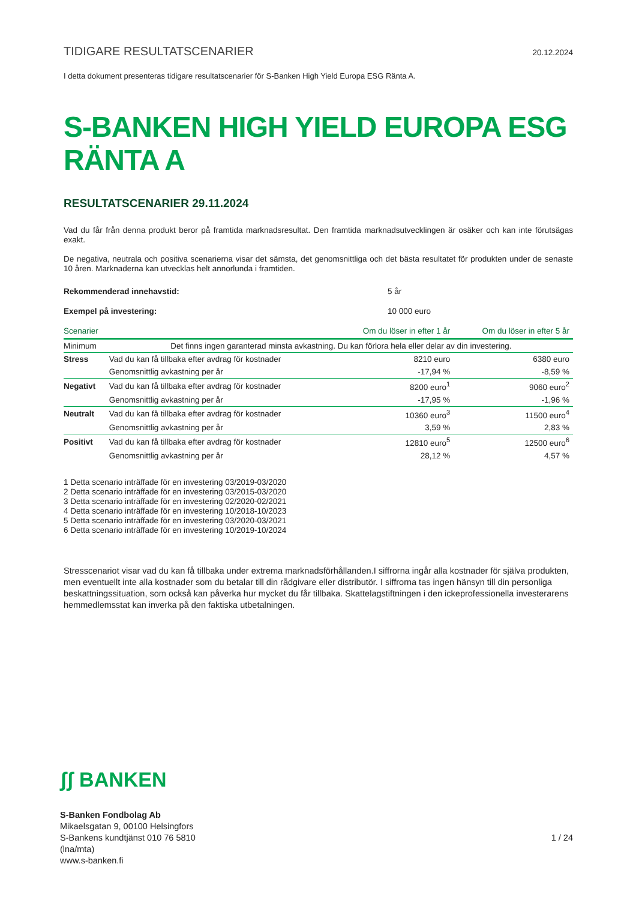TIDIGARE RESULTATSCENARIER
20.12.2024
I detta dokument presenteras tidigare resultatscenarier för S-Banken High Yield Europa ESG Ränta A.
S-BANKEN HIGH YIELD EUROPA ESG RÄNTA A
RESULTATSCENARIER 29.11.2024
Vad du får från denna produkt beror på framtida marknadsresultat. Den framtida marknadsutvecklingen är osäker och kan inte förutsägas exakt.
De negativa, neutrala och positiva scenarierna visar det sämsta, det genomsnittliga och det bästa resultatet för produkten under de senaste 10 åren. Marknaderna kan utvecklas helt annorlunda i framtiden.
Rekommenderad innehavstid: 5 år
Exempel på investering: 10 000 euro
| Scenarier | | Om du löser in efter 1 år | Om du löser in efter 5 år |
| --- | --- | --- | --- |
| Minimum | Det finns ingen garanterad minsta avkastning. Du kan förlora hela eller delar av din investering. | | |
| Stress | Vad du kan få tillbaka efter avdrag för kostnader | 8210 euro | 6380 euro |
| | Genomsnittlig avkastning per år | -17,94 % | -8,59 % |
| Negativt | Vad du kan få tillbaka efter avdrag för kostnader | 8200 euro<sup>1</sup> | 9060 euro<sup>2</sup> |
| | Genomsnittlig avkastning per år | -17,95 % | -1,96 % |
| Neutralt | Vad du kan få tillbaka efter avdrag för kostnader | 10360 euro<sup>3</sup> | 11500 euro<sup>4</sup> |
| | Genomsnittlig avkastning per år | 3,59 % | 2,83 % |
| Positivt | Vad du kan få tillbaka efter avdrag för kostnader | 12810 euro<sup>5</sup> | 12500 euro<sup>6</sup> |
| | Genomsnittlig avkastning per år | 28,12 % | 4,57 % |
1 Detta scenario inträffade för en investering 03/2019-03/2020
2 Detta scenario inträffade för en investering 03/2015-03/2020
3 Detta scenario inträffade för en investering 02/2020-02/2021
4 Detta scenario inträffade för en investering 10/2018-10/2023
5 Detta scenario inträffade för en investering 03/2020-03/2021
6 Detta scenario inträffade för en investering 10/2019-10/2024
Stresscenariot visar vad du kan få tillbaka under extrema marknadsförhållanden.I siffrorna ingår alla kostnader för själva produkten, men eventuellt inte alla kostnader som du betalar till din rådgivare eller distributör. I siffrorna tas ingen hänsyn till din personliga beskattningssituation, som också kan påverka hur mycket du får tillbaka. Skattelagstiftningen i den ickeprofessionella investerarens hemmedlemsstat kan inverka på den faktiska utbetalningen.
ʃʃ BANKEN
S-Banken Fondbolag Ab
Mikaelsgatan 9, 00100 Helsingfors
S-Bankens kundtjänst 010 76 5810
(lna/mta)
www.s-banken.fi
1 / 24